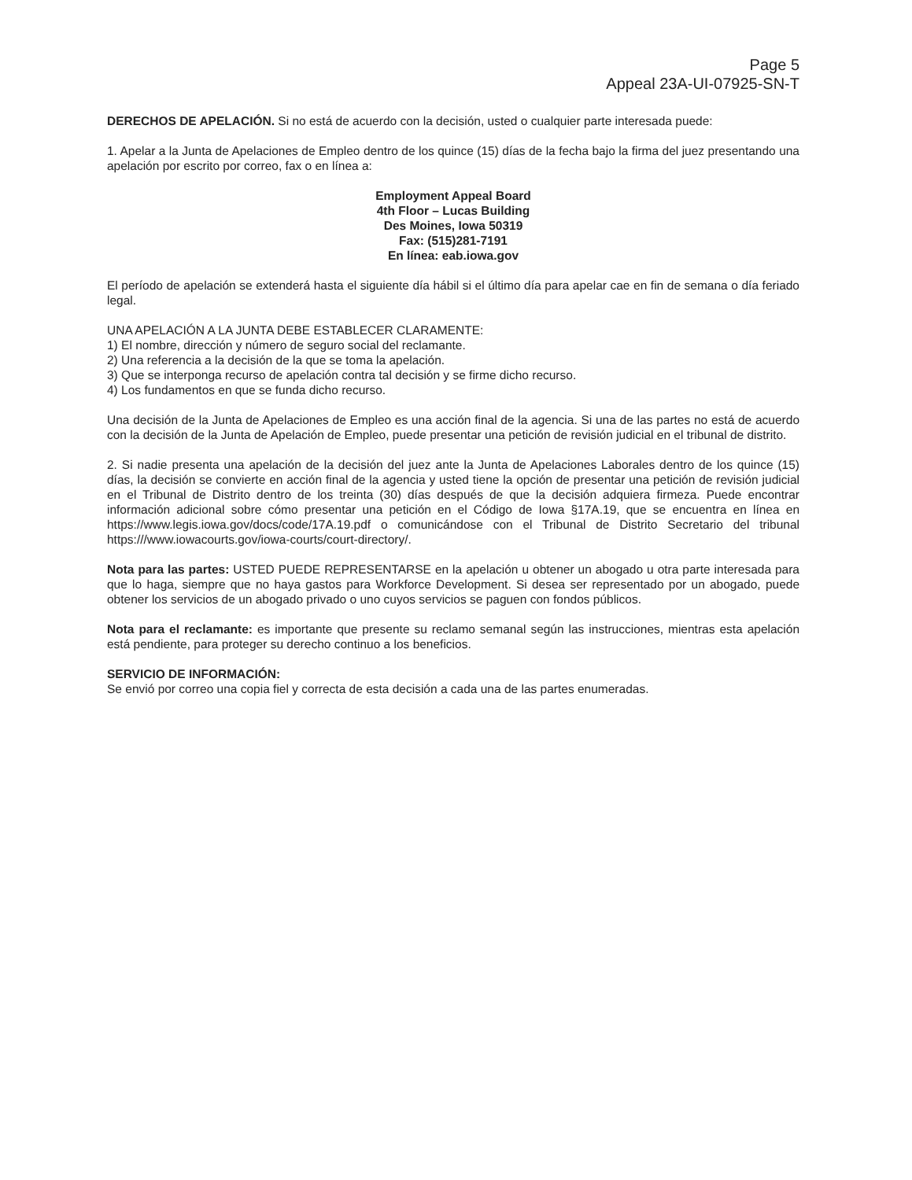Page 5
Appeal 23A-UI-07925-SN-T
DERECHOS DE APELACIÓN. Si no está de acuerdo con la decisión, usted o cualquier parte interesada puede:
1. Apelar a la Junta de Apelaciones de Empleo dentro de los quince (15) días de la fecha bajo la firma del juez presentando una apelación por escrito por correo, fax o en línea a:
Employment Appeal Board
4th Floor – Lucas Building
Des Moines, Iowa 50319
Fax: (515)281-7191
En línea: eab.iowa.gov
El período de apelación se extenderá hasta el siguiente día hábil si el último día para apelar cae en fin de semana o día feriado legal.
UNA APELACIÓN A LA JUNTA DEBE ESTABLECER CLARAMENTE:
1) El nombre, dirección y número de seguro social del reclamante.
2) Una referencia a la decisión de la que se toma la apelación.
3) Que se interponga recurso de apelación contra tal decisión y se firme dicho recurso.
4) Los fundamentos en que se funda dicho recurso.
Una decisión de la Junta de Apelaciones de Empleo es una acción final de la agencia. Si una de las partes no está de acuerdo con la decisión de la Junta de Apelación de Empleo, puede presentar una petición de revisión judicial en el tribunal de distrito.
2. Si nadie presenta una apelación de la decisión del juez ante la Junta de Apelaciones Laborales dentro de los quince (15) días, la decisión se convierte en acción final de la agencia y usted tiene la opción de presentar una petición de revisión judicial en el Tribunal de Distrito dentro de los treinta (30) días después de que la decisión adquiera firmeza. Puede encontrar información adicional sobre cómo presentar una petición en el Código de Iowa §17A.19, que se encuentra en línea en https://www.legis.iowa.gov/docs/code/17A.19.pdf o comunicándose con el Tribunal de Distrito Secretario del tribunal https:///www.iowacourts.gov/iowa-courts/court-directory/.
Nota para las partes: USTED PUEDE REPRESENTARSE en la apelación u obtener un abogado u otra parte interesada para que lo haga, siempre que no haya gastos para Workforce Development. Si desea ser representado por un abogado, puede obtener los servicios de un abogado privado o uno cuyos servicios se paguen con fondos públicos.
Nota para el reclamante: es importante que presente su reclamo semanal según las instrucciones, mientras esta apelación está pendiente, para proteger su derecho continuo a los beneficios.
SERVICIO DE INFORMACIÓN:
Se envió por correo una copia fiel y correcta de esta decisión a cada una de las partes enumeradas.